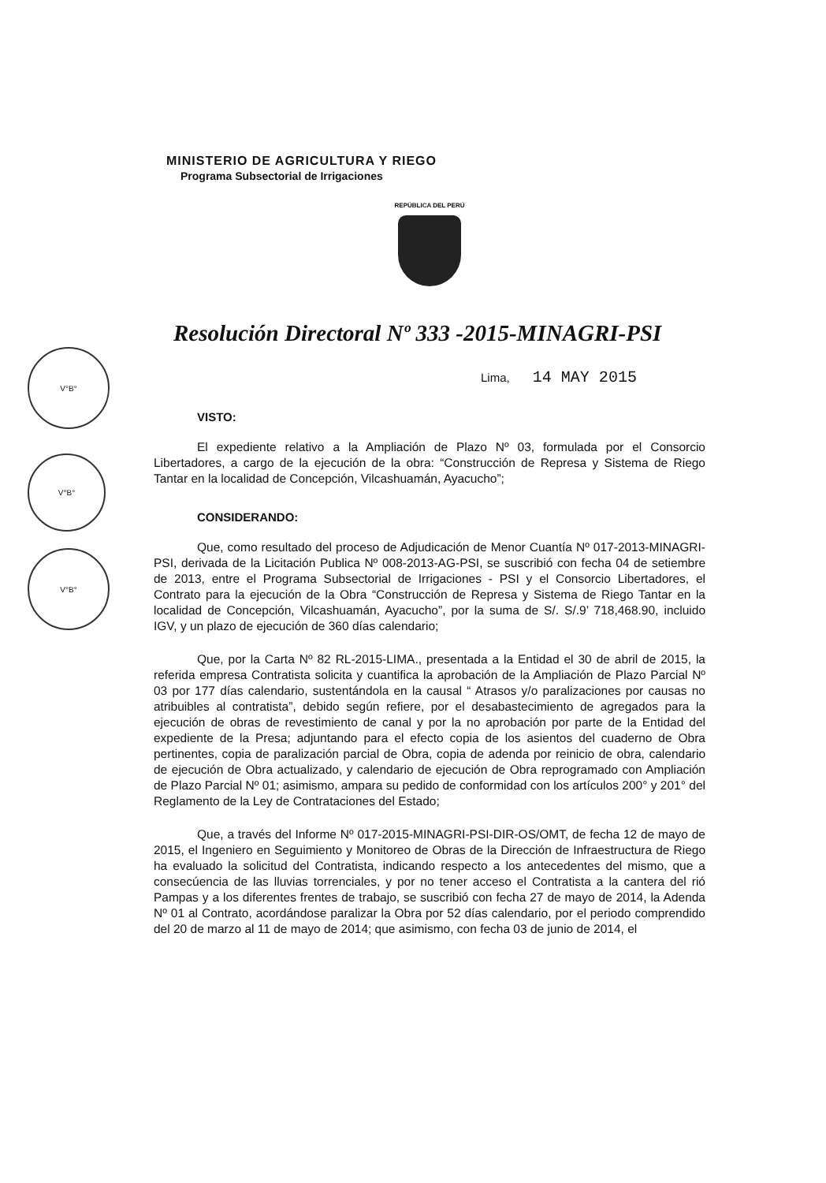V°B°
V°B°
V°B°
MINISTERIO DE AGRICULTURA Y RIEGO
Programa Subsectorial de Irrigaciones
REPÚBLICA DEL PERÚ
Resolución Directoral Nº 333 -2015-MINAGRI-PSI
Lima, 14 MAY 2015
VISTO:
El expediente relativo a la Ampliación de Plazo Nº 03, formulada por el Consorcio Libertadores, a cargo de la ejecución de la obra: “Construcción de Represa y Sistema de Riego Tantar en la localidad de Concepción, Vilcashuamán, Ayacucho”;
CONSIDERANDO:
Que, como resultado del proceso de Adjudicación de Menor Cuantía Nº 017-2013-MINAGRI-PSI, derivada de la Licitación Publica Nº 008-2013-AG-PSI, se suscribió con fecha 04 de setiembre de 2013, entre el Programa Subsectorial de Irrigaciones - PSI y el Consorcio Libertadores, el Contrato para la ejecución de la Obra “Construcción de Represa y Sistema de Riego Tantar en la localidad de Concepción, Vilcashuamán, Ayacucho”, por la suma de S/. S/.9’ 718,468.90, incluido IGV, y un plazo de ejecución de 360 días calendario;
Que, por la Carta Nº 82 RL-2015-LIMA., presentada a la Entidad el 30 de abril de 2015, la referida empresa Contratista solicita y cuantifica la aprobación de la Ampliación de Plazo Parcial Nº 03 por 177 días calendario, sustentándola en la causal “ Atrasos y/o paralizaciones por causas no atribuibles al contratista”, debido según refiere, por el desabastecimiento de agregados para la ejecución de obras de revestimiento de canal y por la no aprobación por parte de la Entidad del expediente de la Presa; adjuntando para el efecto copia de los asientos del cuaderno de Obra pertinentes, copia de paralización parcial de Obra, copia de adenda por reinicio de obra, calendario de ejecución de Obra actualizado, y calendario de ejecución de Obra reprogramado con Ampliación de Plazo Parcial Nº 01; asimismo, ampara su pedido de conformidad con los artículos 200° y 201° del Reglamento de la Ley de Contrataciones del Estado;
Que, a través del Informe Nº 017-2015-MINAGRI-PSI-DIR-OS/OMT, de fecha 12 de mayo de 2015, el Ingeniero en Seguimiento y Monitoreo de Obras de la Dirección de Infraestructura de Riego ha evaluado la solicitud del Contratista, indicando respecto a los antecedentes del mismo, que a consecúencia de las lluvias torrenciales, y por no tener acceso el Contratista a la cantera del rió Pampas y a los diferentes frentes de trabajo, se suscribió con fecha 27 de mayo de 2014, la Adenda Nº 01 al Contrato, acordándose paralizar la Obra por 52 días calendario, por el periodo comprendido del 20 de marzo al 11 de mayo de 2014; que asimismo, con fecha 03 de junio de 2014, el